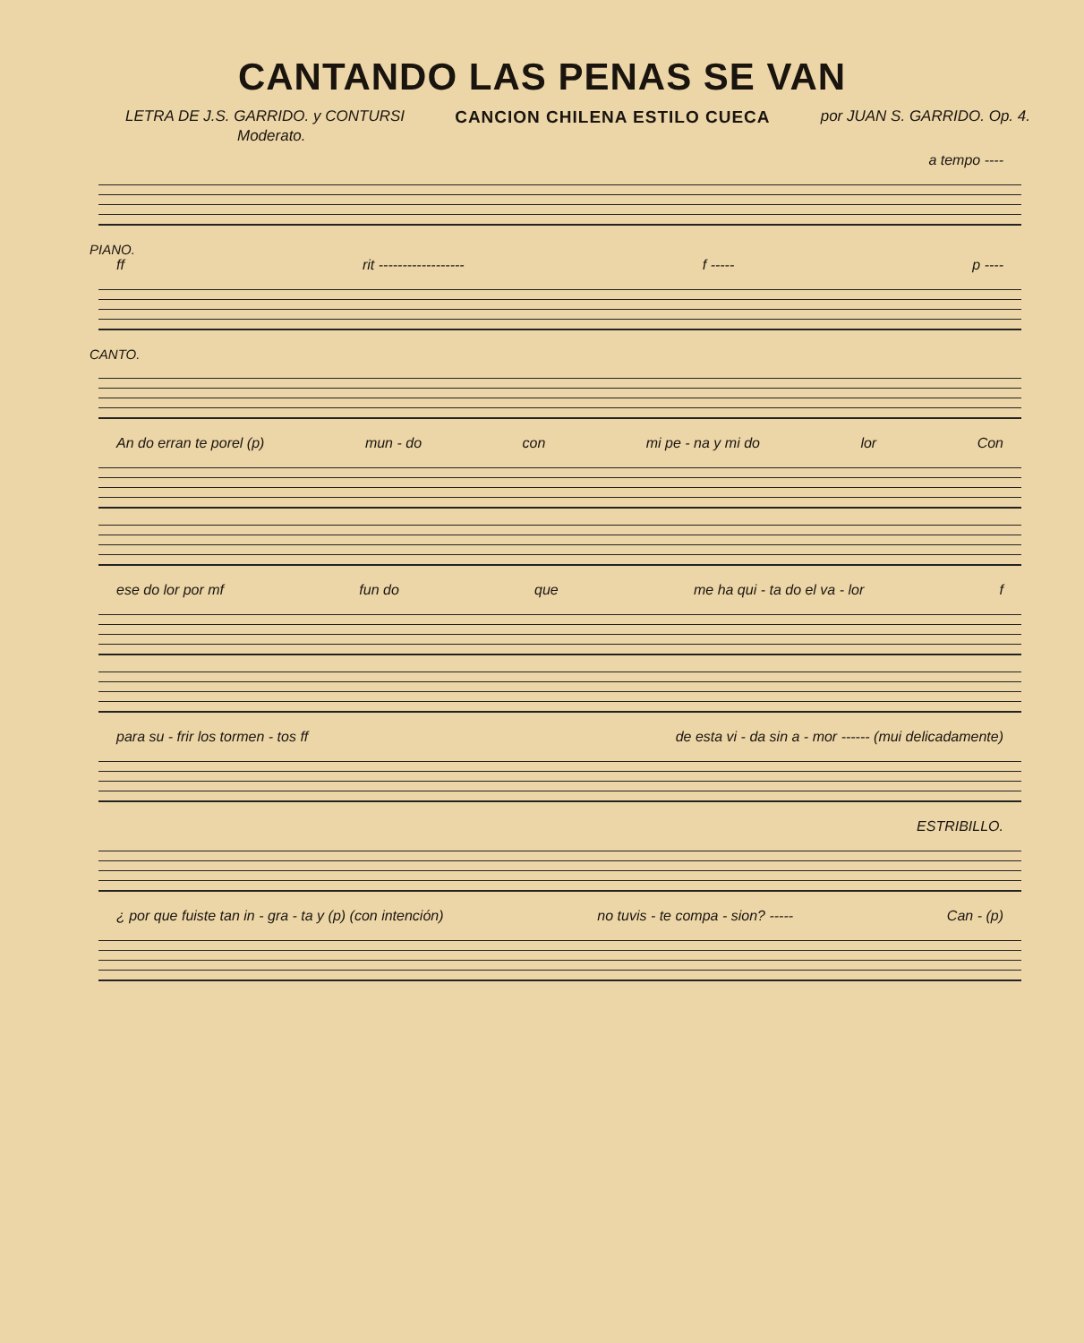CANTANDO LAS PENAS SE VAN
LETRA DE J.S. GARRIDO. y CONTURSI
CANCION CHILENA ESTILO CUECA por JUAN S. GARRIDO. Op. 4.
Moderato.
a tempo ----
PIANO.
ff rit ------------------ f ----- p ----
CANTO.
An do erran te porel (p) mun - do con mi pe - na y mi do lor Con
ese do lor por mf fun do que me ha qui - ta do el va - lor f
para su - frir los tormen - tos ff de esta vi - da sin a - mor ------ (mui delicadamente)
ESTRIBILLO.
¿ por que fuiste tan in - gra - ta y (p) (con intención) no tuvis - te compa - sion? ----- Can - (p)